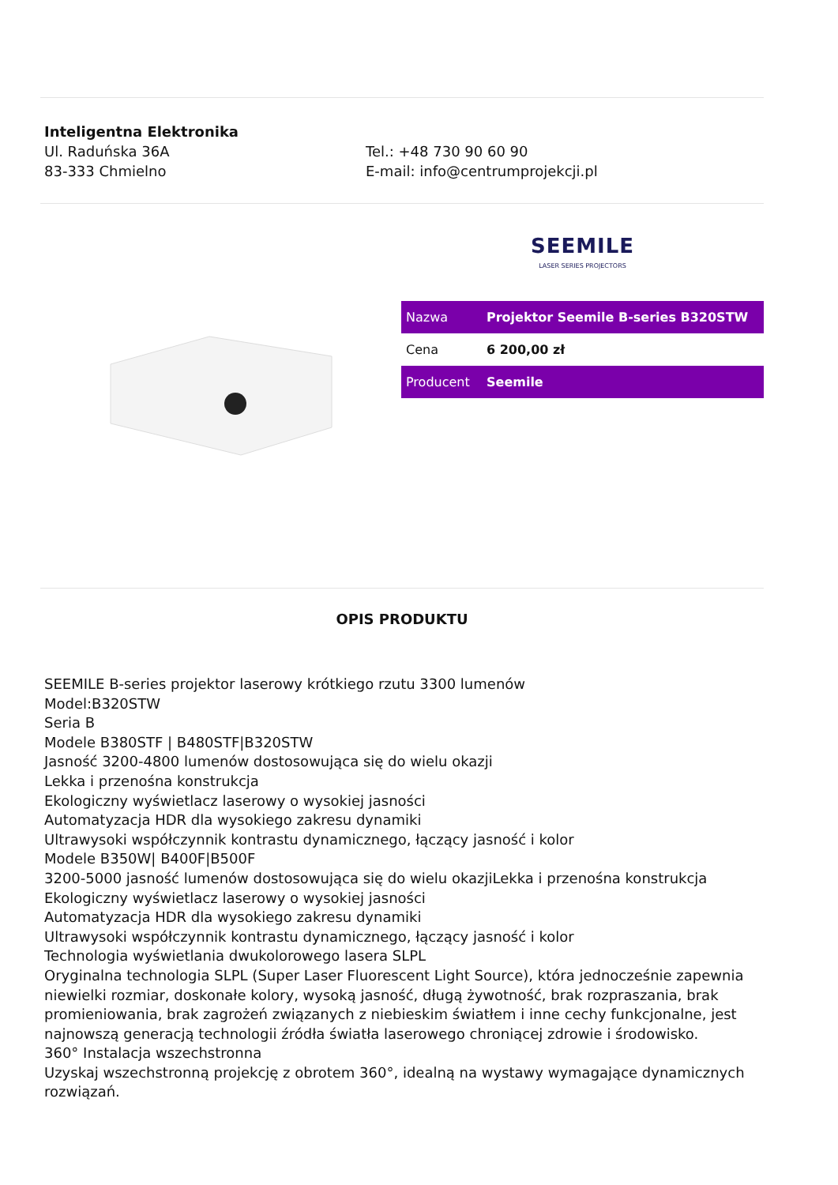Inteligentna Elektronika
Ul. Raduńska 36A
83-333 Chmielno
Tel.: +48 730 90 60 90
E-mail: info@centrumprojekcji.pl
SEEMILE
LASER SERIES PROJECTORS
| Nazwa | Projektor Seemile B-series B320STW |
| Cena | 6 200,00 zł |
| Producent | Seemile |
OPIS PRODUKTU
SEEMILE B-series projektor laserowy krótkiego rzutu 3300 lumenów
Model:B320STW
Seria B
Modele B380STF | B480STF|B320STW
Jasność 3200-4800 lumenów dostosowująca się do wielu okazji
Lekka i przenośna konstrukcja
Ekologiczny wyświetlacz laserowy o wysokiej jasności
Automatyzacja HDR dla wysokiego zakresu dynamiki
Ultrawysoki współczynnik kontrastu dynamicznego, łączący jasność i kolor
Modele B350W| B400F|B500F
3200-5000 jasność lumenów dostosowująca się do wielu okazjiLekka i przenośna konstrukcja
Ekologiczny wyświetlacz laserowy o wysokiej jasności
Automatyzacja HDR dla wysokiego zakresu dynamiki
Ultrawysoki współczynnik kontrastu dynamicznego, łączący jasność i kolor
Technologia wyświetlania dwukolorowego lasera SLPL
Oryginalna technologia SLPL (Super Laser Fluorescent Light Source), która jednocześnie zapewnia niewielki rozmiar, doskonałe kolory, wysoką jasność, długą żywotność, brak rozpraszania, brak promieniowania, brak zagrożeń związanych z niebieskim światłem i inne cechy funkcjonalne, jest najnowszą generacją technologii źródła światła laserowego chroniącej zdrowie i środowisko.
360° Instalacja wszechstronna
Uzyskaj wszechstronną projekcję z obrotem 360°, idealną na wystawy wymagające dynamicznych rozwiązań.